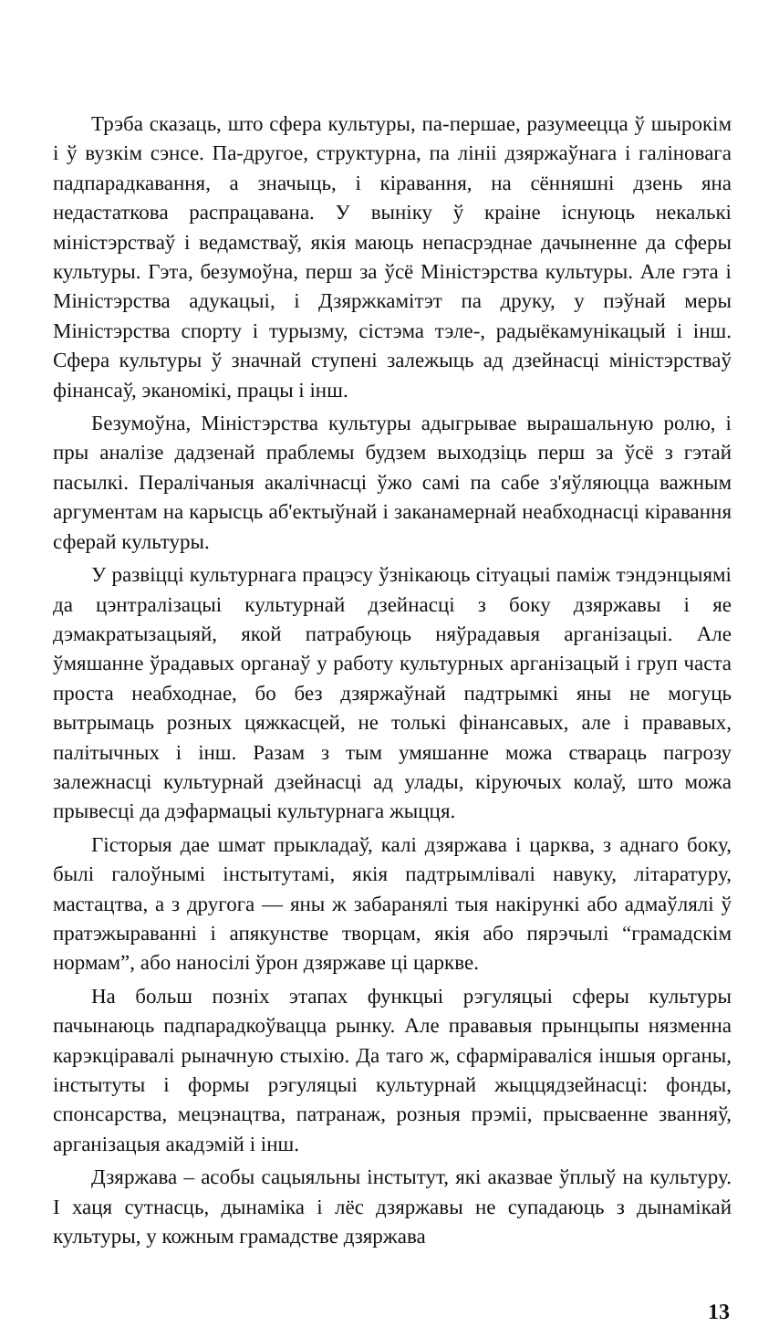Трэба сказаць, што сфера культуры, па-першае, разумеецца ў шырокім і ў вузкім сэнсе. Па-другое, структурна, па лініі дзяржаўнага і галіновага падпарадкавання, а значыць, і кіравання, на сённяшні дзень яна недастаткова распрацавана. У выніку ў краіне існуюць некалькі міністэрстваў і ведамстваў, якія маюць непасрэднае дачыненне да сферы культуры. Гэта, безумоўна, перш за ўсё Міністэрства культуры. Але гэта і Міністэрства адукацыі, і Дзяржкамітэт па друку, у пэўнай меры Міністэрства спорту і турызму, сістэма тэле-, радыёкамунікацый і інш. Сфера культуры ў значнай ступені залежыць ад дзейнасці міністэрстваў фінансаў, эканомікі, працы і інш.
Безумоўна, Міністэрства культуры адыгрывае вырашальную ролю, і пры аналізе дадзенай праблемы будзем выходзіць перш за ўсё з гэтай пасылкі. Пералічаныя акалічнасці ўжо самі па сабе з'яўляюцца важным аргументам на карысць аб'ектыўнай і заканамернай неабходнасці кіравання сферай культуры.
У развіцці культурнага працэсу ўзнікаюць сітуацыі паміж тэндэнцыямі да цэнтралізацыі культурнай дзейнасці з боку дзяржавы і яе дэмакратызацыяй, якой патрабуюць няўрадавыя арганізацыі. Але ўмяшанне ўрадавых органаў у работу культурных арганізацый і груп часта проста неабходнае, бо без дзяржаўнай падтрымкі яны не могуць вытрымаць розных цяжкасцей, не толькі фінансавых, але і прававых, палітычных і інш. Разам з тым умяшанне можа ствараць пагрозу залежнасці культурнай дзейнасці ад улады, кіруючых колаў, што можа прывесці да дэфармацыі культурнага жыцця.
Гісторыя дае шмат прыкладаў, калі дзяржава і царква, з аднаго боку, былі галоўнымі інстытутамі, якія падтрымлівалі навуку, літаратуру, мастацтва, а з другога — яны ж забаранялі тыя накірункі або адмаўлялі ў пратэжыраванні і апякунстве творцам, якія або пярэчылі “грамадскім нормам”, або наносілі ўрон дзяржаве ці царкве.
На больш позніх этапах функцыі рэгуляцыі сферы культуры пачынаюць падпарадкоўвацца рынку. Але прававыя прынцыпы нязменна карэкціравалі рыначную стыхію. Да таго ж, сфарміраваліся іншыя органы, інстытуты і формы рэгуляцыі культурнай жыццядзейнасці: фонды, спонсарства, мецэнацтва, патранаж, розныя прэміі, прысваенне званняў, арганізацыя акадэмій і інш.
Дзяржава – асобы сацыяльны інстытут, які аказвае ўплыў на культуру. І хаця сутнасць, дынаміка і лёс дзяржавы не супадаюць з дынамікай культуры, у кожным грамадстве дзяржава
13